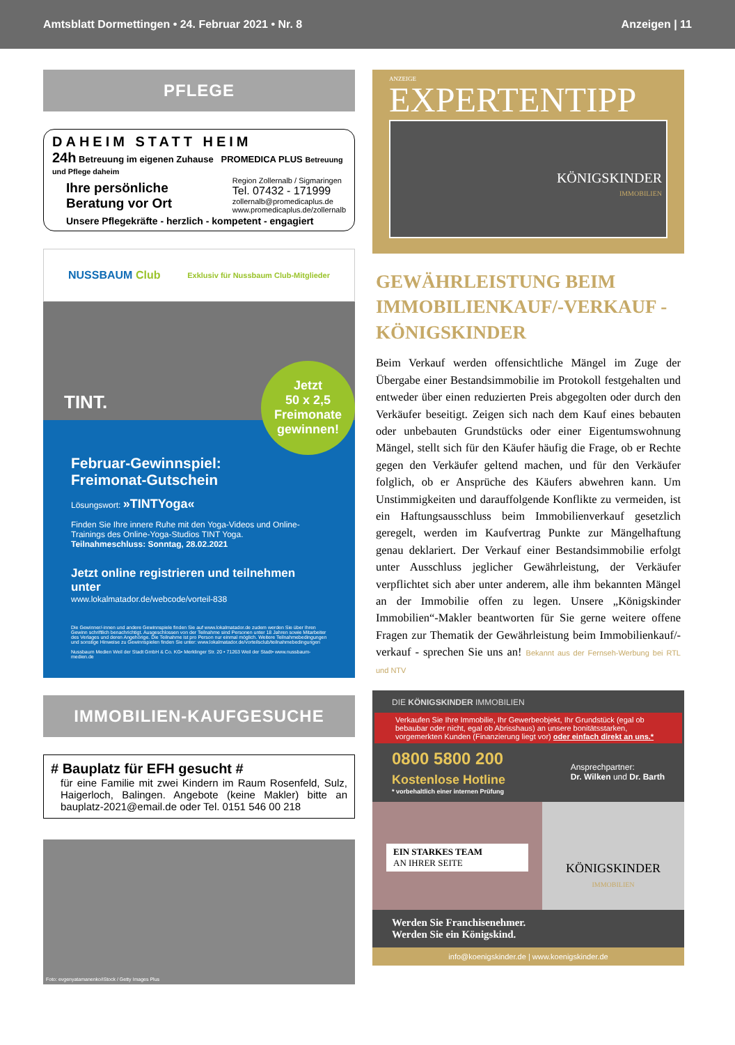Amtsblatt Dormettingen • 24. Februar 2021 • Nr. 8 Anzeigen | 11
PFLEGE
DAHEIM STATT HEIM
24h Betreuung im eigenen Zuhause PROMEDICA PLUS Betreuung und Pflege daheim
Ihre persönliche
Beratung vor Ort
Region Zollernalb / Sigmaringen
Tel. 07432 - 171999
zollernalb@promedicaplus.de
www.promedicaplus.de/zollernalb
Unsere Pflegekräfte - herzlich - kompetent - engagiert
NUSSBAUM Club Exklusiv für Nussbaum Club-Mitglieder
TINT.
Jetzt
50 x 2,5
Freimonate
gewinnen!
Februar-Gewinnspiel:
Freimonat-Gutschein
Lösungswort: »TINTYoga«
Finden Sie Ihre innere Ruhe mit den Yoga-Videos und Online-Trainings des Online-Yoga-Studios TINT Yoga.
Teilnahmeschluss: Sonntag, 28.02.2021
Jetzt online registrieren und teilnehmen unter
www.lokalmatador.de/webcode/vorteil-838
Die Gewinner/-innen und andere Gewinnspiele finden Sie auf www.lokalmatador.de zudem werden Sie über Ihren Gewinn schriftlich benachrichtigt. Ausgeschlossen von der Teilnahme sind Personen unter 18 Jahren sowie Mitarbeiter des Verlages und deren Angehörige. Die Teilnahme ist pro Person nur einmal möglich. Weitere Teilnahmebedingungen und sonstige Hinweise zu Gewinnspielen finden Sie unter: www.lokalmatador.de/vorteilsclub/teilnahmebedingungen
Nussbaum Medien Weil der Stadt GmbH & Co. KG• Merklinger Str. 20 • 71263 Weil der Stadt• www.nussbaum-medien.de
IMMOBILIEN-KAUFGESUCHE
# Bauplatz für EFH gesucht #
für eine Familie mit zwei Kindern im Raum Rosenfeld, Sulz, Haigerloch, Balingen. Angebote (keine Makler) bitte an bauplatz-2021@email.de oder Tel. 0151 546 00 218
Foto: evgenyatamanenko/iStock / Getty Images Plus
ANZEIGE
EXPERTENTIPP
KÖNIGSKINDER
IMMOBILIEN
GEWÄHRLEISTUNG BEIM IMMOBILIENKAUF/-VERKAUF - KÖNIGSKINDER
Beim Verkauf werden offensichtliche Mängel im Zuge der Übergabe einer Bestandsimmobilie im Protokoll festgehalten und entweder über einen reduzierten Preis abgegolten oder durch den Verkäufer beseitigt. Zeigen sich nach dem Kauf eines bebauten oder unbebauten Grundstücks oder einer Eigentumswohnung Mängel, stellt sich für den Käufer häufig die Frage, ob er Rechte gegen den Verkäufer geltend machen, und für den Verkäufer folglich, ob er Ansprüche des Käufers abwehren kann. Um Unstimmigkeiten und darauffolgende Konflikte zu vermeiden, ist ein Haftungsausschluss beim Immobilienverkauf gesetzlich geregelt, werden im Kaufvertrag Punkte zur Mängelhaftung genau deklariert. Der Verkauf einer Bestandsimmobilie erfolgt unter Ausschluss jeglicher Gewährleistung, der Verkäufer verpflichtet sich aber unter anderem, alle ihm bekannten Mängel an der Immobilie offen zu legen. Unsere „Königskinder Immobilien“-Makler beantworten für Sie gerne weitere offene Fragen zur Thematik der Gewährleistung beim Immobilienkauf/-verkauf - sprechen Sie uns an! Bekannt aus der Fernseh-Werbung bei RTL und NTV
DIE KÖNIGSKINDER IMMOBILIEN
Verkaufen Sie Ihre Immobilie, Ihr Gewerbeobjekt, Ihr Grundstück (egal ob bebaubar oder nicht, egal ob Abrisshaus) an unsere bonitätsstarken, vorgemerkten Kunden (Finanzierung liegt vor) oder einfach direkt an uns.*
0800 5800 200
Kostenlose Hotline
* vorbehaltlich einer internen Prüfung
Ansprechpartner:
Dr. Wilken und Dr. Barth
EIN STARKES TEAM
AN IHRER SEITE
KÖNIGSKINDER
IMMOBILIEN
Werden Sie Franchisenehmer.
Werden Sie ein Königskind.
info@koenigskinder.de | www.koenigskinder.de